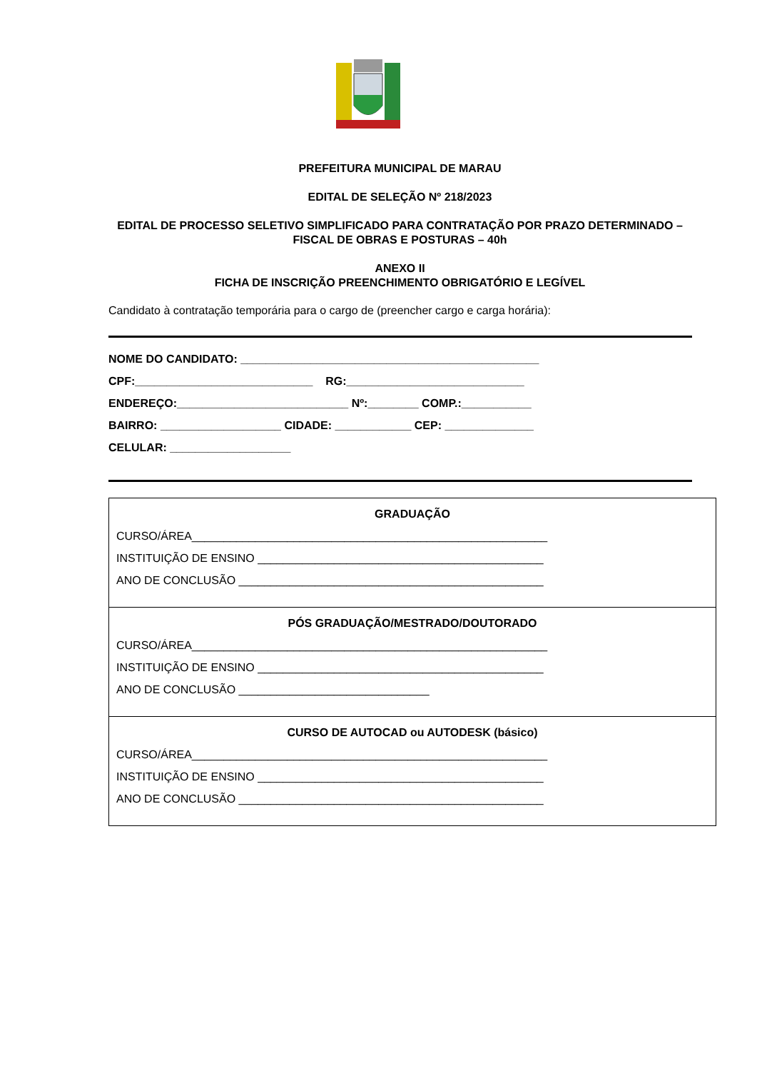PREFEITURA MUNICIPAL DE MARAU
EDITAL DE SELEÇÃO Nº 218/2023
EDITAL DE PROCESSO SELETIVO SIMPLIFICADO PARA CONTRATAÇÃO POR PRAZO DETERMINADO – FISCAL DE OBRAS E POSTURAS – 40h
ANEXO II
FICHA DE INSCRIÇÃO PREENCHIMENTO OBRIGATÓRIO E LEGÍVEL
Candidato à contratação temporária para o cargo de (preencher cargo e carga horária):
NOME DO CANDIDATO: _______________________________________________
CPF:____________________________ RG:____________________________
ENDEREÇO:___________________________ Nº:________ COMP.:___________
BAIRRO: ___________________ CIDADE: ____________ CEP: ______________
CELULAR: ___________________
| GRADUAÇÃO CURSO/ÁREA________________________________________________________ INSTITUIÇÃO DE ENSINO _____________________________________________ ANO DE CONCLUSÃO ________________________________________________ |
| PÓS GRADUAÇÃO/MESTRADO/DOUTORADO CURSO/ÁREA________________________________________________________ INSTITUIÇÃO DE ENSINO _____________________________________________ ANO DE CONCLUSÃO ______________________________ |
| CURSO DE AUTOCAD ou AUTODESK (básico) CURSO/ÁREA________________________________________________________ INSTITUIÇÃO DE ENSINO _____________________________________________ ANO DE CONCLUSÃO ________________________________________________ |